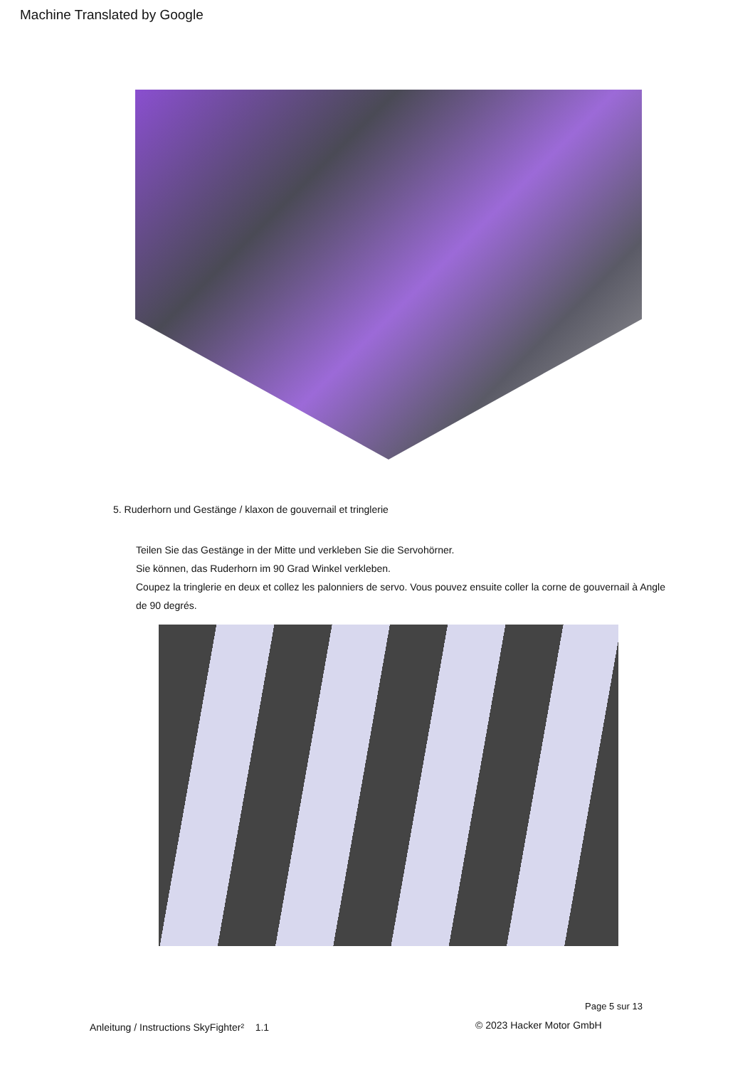Machine Translated by Google
5. Ruderhorn und Gestänge / klaxon de gouvernail et tringlerie
Teilen Sie das Gestänge in der Mitte und verkleben Sie die Servohörner.
Sie können, das Ruderhorn im 90 Grad Winkel verkleben.
Coupez la tringlerie en deux et collez les palonniers de servo. Vous pouvez ensuite coller la corne de gouvernail à Angle de 90 degrés.
Page 5 sur 13
Anleitung / Instructions SkyFighter² 1.1
© 2023 Hacker Motor GmbH